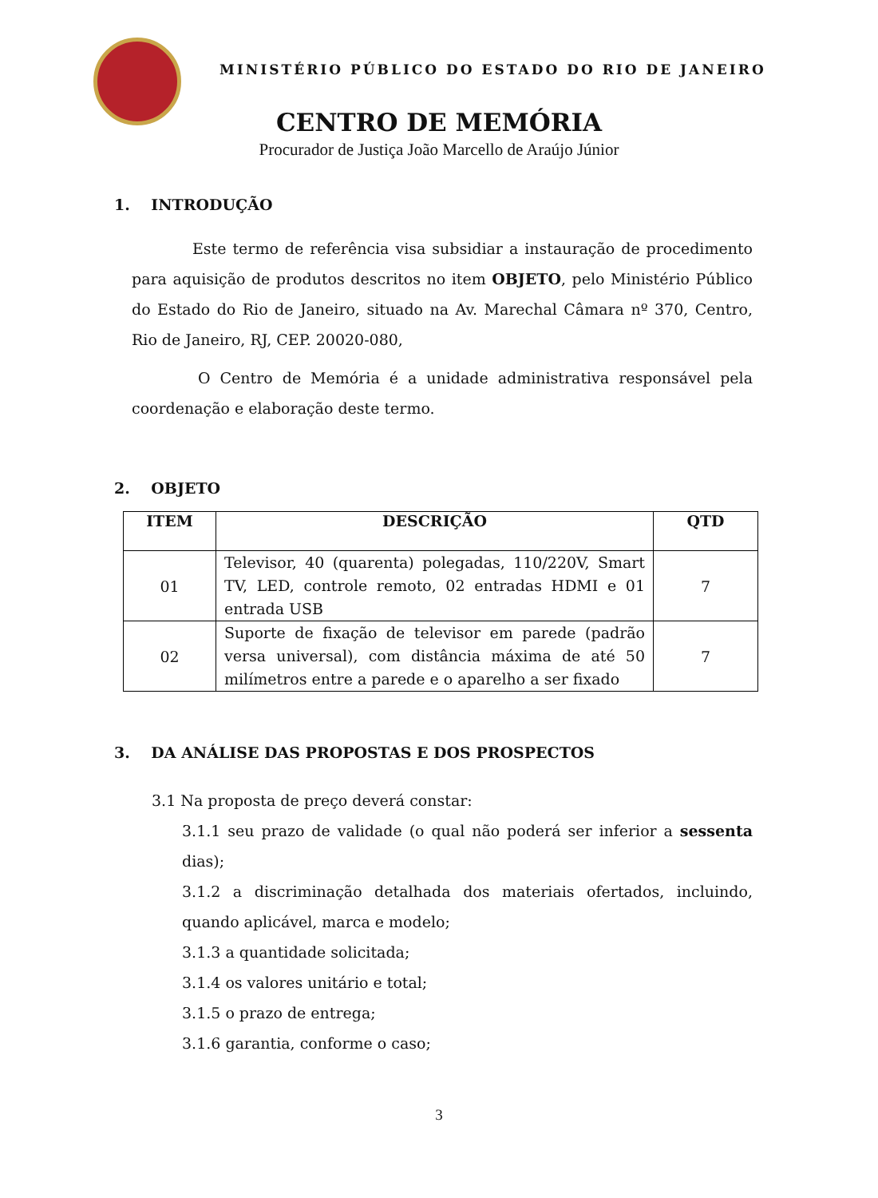MINISTÉRIO PÚBLICO DO ESTADO DO RIO DE JANEIRO
CENTRO DE MEMÓRIA
Procurador de Justiça João Marcello de Araújo Júnior
1. INTRODUÇÃO
Este termo de referência visa subsidiar a instauração de procedimento para aquisição de produtos descritos no item OBJETO, pelo Ministério Público do Estado do Rio de Janeiro, situado na Av. Marechal Câmara nº 370, Centro, Rio de Janeiro, RJ, CEP. 20020-080,
O Centro de Memória é a unidade administrativa responsável pela coordenação e elaboração deste termo.
2. OBJETO
| ITEM | DESCRIÇÃO | QTD |
| --- | --- | --- |
| 01 | Televisor, 40 (quarenta) polegadas, 110/220V, Smart TV, LED, controle remoto, 02 entradas HDMI e 01 entrada USB | 7 |
| 02 | Suporte de fixação de televisor em parede (padrão versa universal), com distância máxima de até 50 milímetros entre a parede e o aparelho a ser fixado | 7 |
3. DA ANÁLISE DAS PROPOSTAS E DOS PROSPECTOS
3.1 Na proposta de preço deverá constar:
3.1.1 seu prazo de validade (o qual não poderá ser inferior a sessenta dias);
3.1.2 a discriminação detalhada dos materiais ofertados, incluindo, quando aplicável, marca e modelo;
3.1.3 a quantidade solicitada;
3.1.4 os valores unitário e total;
3.1.5 o prazo de entrega;
3.1.6 garantia, conforme o caso;
3